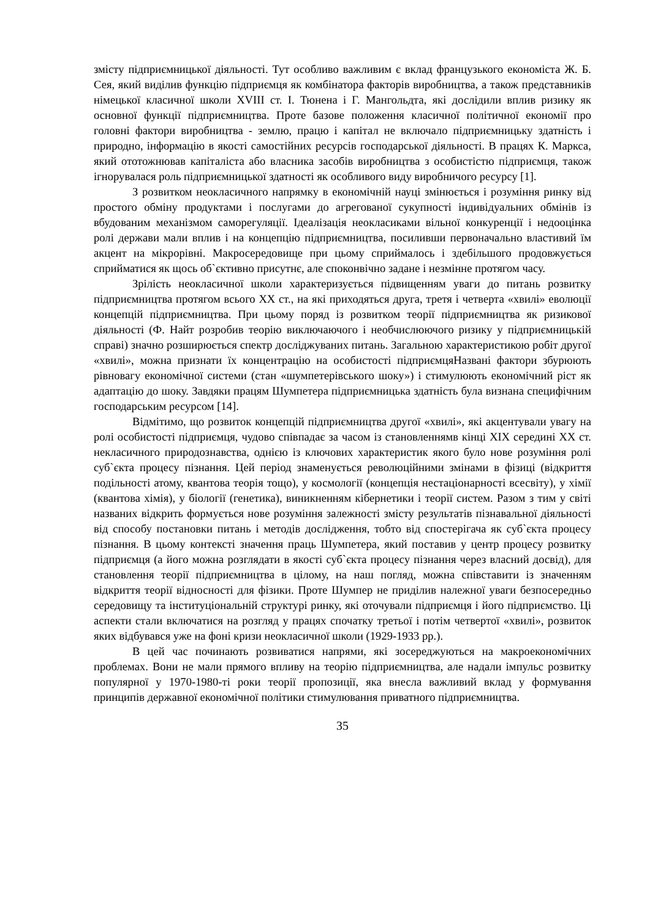змісту підприємницької діяльності. Тут особливо важливим є вклад французького економіста Ж. Б. Сея, який виділив функцію підприємця як комбінатора факторів виробництва, а також представників німецької класичної школи XVIII ст. І. Тюнена і Г. Мангольдта, які дослідили вплив ризику як основної функції підприємництва. Проте базове положення класичної політичної економії про головні фактори виробництва - землю, працю і капітал не включало підприємницьку здатність і природно, інформацію в якості самостійних ресурсів господарської діяльності. В працях К. Маркса, який ототожнював капіталіста або власника засобів виробництва з особистістю підприємця, також ігнорувалася роль підприємницької здатності як особливого виду виробничого ресурсу [1].
З розвитком неокласичного напрямку в економічній науці змінюється і розуміння ринку від простого обміну продуктами і послугами до агрегованої сукупності індивідуальних обмінів із вбудованим механізмом саморегуляції. Ідеалізація неокласиками вільної конкуренції і недооцінка ролі держави мали вплив і на концепцію підприємництва, посиливши первоначально властивий їм акцент на мікрорівні. Макросередовище при цьому сприймалось і здебільшого продовжується сприйматися як щось об`єктивно присутнє, але споконвічно задане і незмінне протягом часу.
Зрілість неокласичної школи характеризується підвищенням уваги до питань розвитку підприємництва протягом всього XX ст., на які приходяться друга, третя і четверта «хвилі» еволюції концепцій підприємництва. При цьому поряд із розвитком теорії підприємництва як ризикової діяльності (Ф. Найт розробив теорію виключаючого і необчислюючого ризику у підприємницькій справі) значно розширюється спектр досліджуваних питань. Загальною характеристикою робіт другої «хвилі», можна признати їх концентрацію на особистості підприємцяНазвані фактори збурюють рівновагу економічної системи (стан «шумпетерівського шоку») і стимулюють економічний ріст як адаптацію до шоку. Завдяки працям Шумпетера підприємницька здатність була визнана специфічним господарським ресурсом [14].
Відмітимо, що розвиток концепцій підприємництва другої «хвилі», які акцентували увагу на ролі особистості підприємця, чудово співпадає за часом із становленнямв кінці XIX середині XX ст. некласичного природознавства, однією із ключових характеристик якого було нове розуміння ролі суб`єкта процесу пізнання. Цей період знаменується революційними змінами в фізиці (відкриття подільності атому, квантова теорія тощо), у космології (концепція нестаціонарності всесвіту), у хімії (квантова хімія), у біології (генетика), виникненням кібернетики і теорії систем. Разом з тим у світі названих відкрить формується нове розуміння залежності змісту результатів пізнавальної діяльності від способу постановки питань і методів дослідження, тобто від спостерігача як суб`єкта процесу пізнання. В цьому контексті значення праць Шумпетера, який поставив у центр процесу розвитку підприємця (а його можна розглядати в якості суб`єкта процесу пізнання через власний досвід), для становлення теорії підприємництва в цілому, на наш погляд, можна співставити із значенням відкриття теорії відносності для фізики. Проте Шумпер не приділив належної уваги безпосередньо середовищу та інституціональній структурі ринку, які оточували підприємця і його підприємство. Ці аспекти стали включатися на розгляд у працях спочатку третьої і потім четвертої «хвилі», розвиток яких відбувався уже на фоні кризи неокласичної школи (1929-1933 рр.).
В цей час починають розвиватися напрями, які зосереджуються на макроекономічних проблемах. Вони не мали прямого впливу на теорію підприємництва, але надали імпульс розвитку популярної у 1970-1980-ті роки теорії пропозиції, яка внесла важливий вклад у формування принципів державної економічної політики стимулювання приватного підприємництва.
35